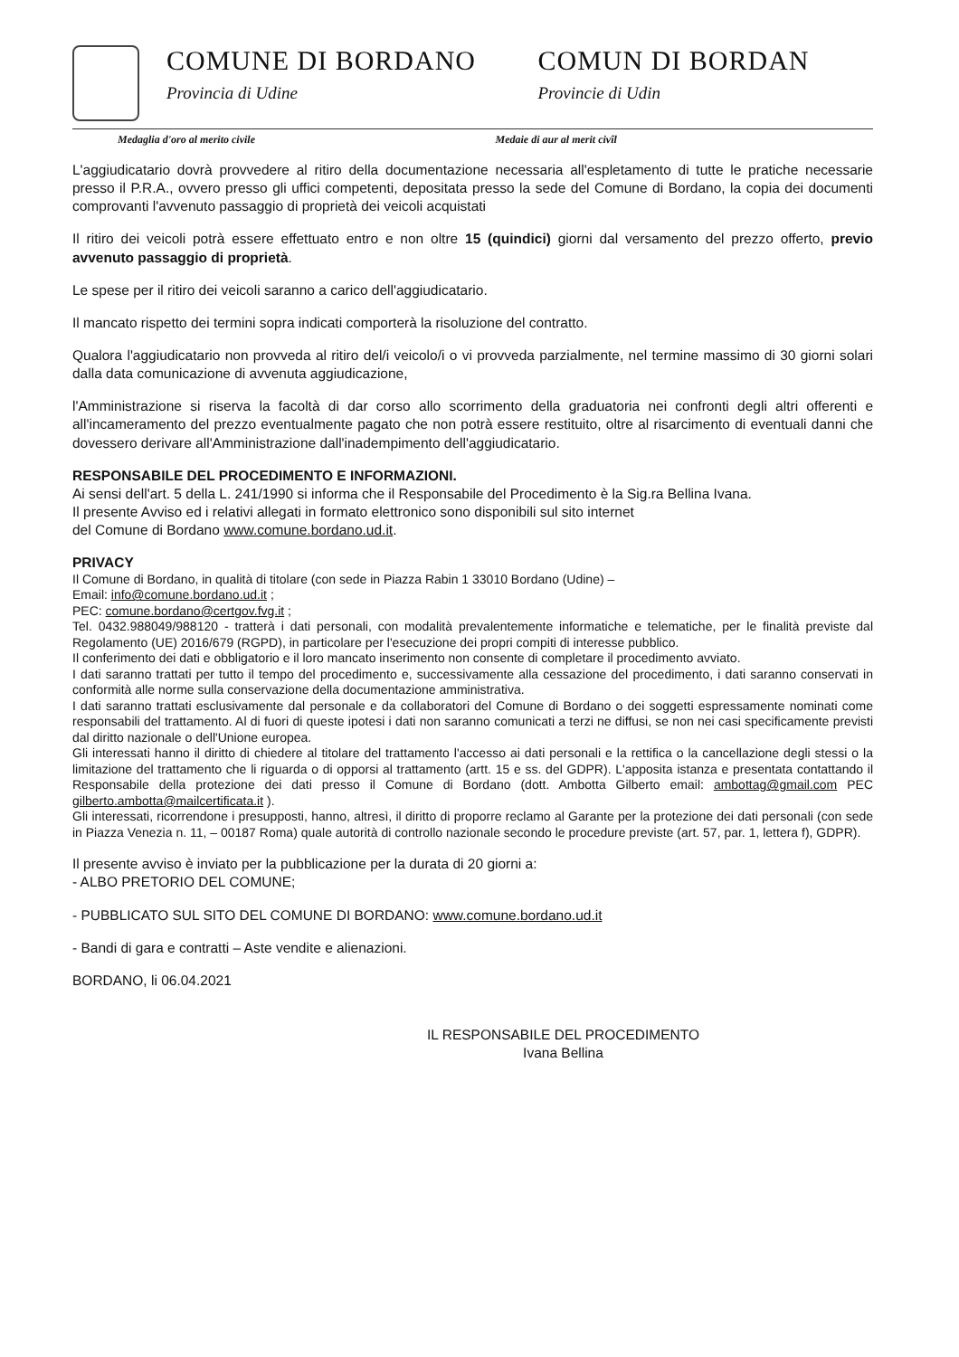COMUNE DI BORDANO
Provincia di Udine
COMUN DI BORDAN
Provincie di Udin
Medaglia d'oro al merito civile
Medaie di aur al merit civîl
L'aggiudicatario dovrà provvedere al ritiro della documentazione necessaria all'espletamento di tutte le pratiche necessarie presso il P.R.A., ovvero presso gli uffici competenti, depositata presso la sede del Comune di Bordano, la copia dei documenti comprovanti l'avvenuto passaggio di proprietà dei veicoli acquistati
Il ritiro dei veicoli potrà essere effettuato entro e non oltre 15 (quindici) giorni dal versamento del prezzo offerto, previo avvenuto passaggio di proprietà.
Le spese per il ritiro dei veicoli saranno a carico dell'aggiudicatario.
Il mancato rispetto dei termini sopra indicati comporterà la risoluzione del contratto.
Qualora l'aggiudicatario non provveda al ritiro del/i veicolo/i o vi provveda parzialmente, nel termine massimo di 30 giorni solari dalla data comunicazione di avvenuta aggiudicazione,
l'Amministrazione si riserva la facoltà di dar corso allo scorrimento della graduatoria nei confronti degli altri offerenti e all'incameramento del prezzo eventualmente pagato che non potrà essere restituito, oltre al risarcimento di eventuali danni che dovessero derivare all'Amministrazione dall'inadempimento dell'aggiudicatario.
RESPONSABILE DEL PROCEDIMENTO E INFORMAZIONI.
Ai sensi dell'art. 5 della L. 241/1990 si informa che il Responsabile del Procedimento è la Sig.ra Bellina Ivana.
Il presente Avviso ed i relativi allegati in formato elettronico sono disponibili sul sito internet
del Comune di Bordano www.comune.bordano.ud.it.
PRIVACY
Il Comune di Bordano, in qualità di titolare (con sede in Piazza Rabin 1 33010 Bordano (Udine) –
Email: info@comune.bordano.ud.it ;
PEC: comune.bordano@certgov.fvg.it ;
Tel. 0432.988049/988120 - tratterà i dati personali, con modalità prevalentemente informatiche e telematiche, per le finalità previste dal Regolamento (UE) 2016/679 (RGPD), in particolare per l'esecuzione dei propri compiti di interesse pubblico.
Il conferimento dei dati e obbligatorio e il loro mancato inserimento non consente di completare il procedimento avviato.
I dati saranno trattati per tutto il tempo del procedimento e, successivamente alla cessazione del procedimento, i dati saranno conservati in conformità alle norme sulla conservazione della documentazione amministrativa.
I dati saranno trattati esclusivamente dal personale e da collaboratori del Comune di Bordano o dei soggetti espressamente nominati come responsabili del trattamento. Al di fuori di queste ipotesi i dati non saranno comunicati a terzi ne diffusi, se non nei casi specificamente previsti dal diritto nazionale o dell'Unione europea.
Gli interessati hanno il diritto di chiedere al titolare del trattamento l'accesso ai dati personali e la rettifica o la cancellazione degli stessi o la limitazione del trattamento che li riguarda o di opporsi al trattamento (artt. 15 e ss. del GDPR). L'apposita istanza e presentata contattando il Responsabile della protezione dei dati presso il Comune di Bordano (dott. Ambotta Gilberto email: ambottag@gmail.com PEC gilberto.ambotta@mailcertificata.it ).
Gli interessati, ricorrendone i presupposti, hanno, altresì, il diritto di proporre reclamo al Garante per la protezione dei dati personali (con sede in Piazza Venezia n. 11, – 00187 Roma) quale autorità di controllo nazionale secondo le procedure previste (art. 57, par. 1, lettera f), GDPR).
Il presente avviso è inviato per la pubblicazione per la durata di 20 giorni a:
- ALBO PRETORIO DEL COMUNE;
- PUBBLICATO SUL SITO DEL COMUNE DI BORDANO: www.comune.bordano.ud.it
- Bandi di gara e contratti – Aste vendite e alienazioni.
BORDANO, li 06.04.2021
IL RESPONSABILE DEL PROCEDIMENTO
Ivana Bellina